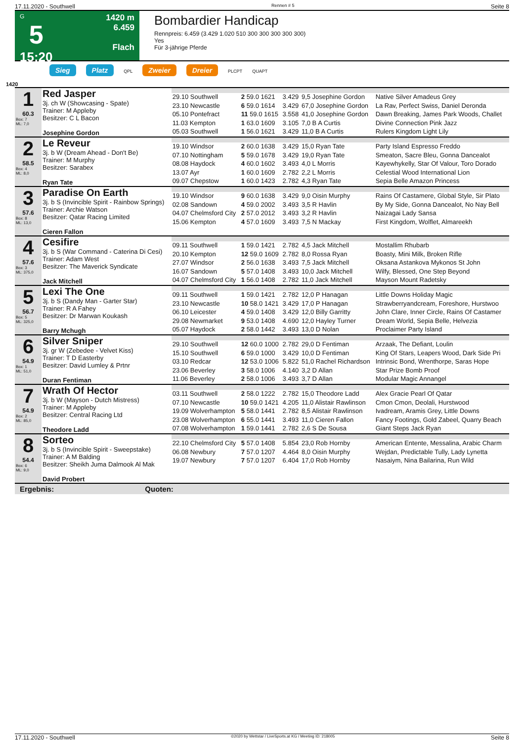17.11.2020 - Southwell Rennen # 5 Seite 8
G
5
15:20
1420 m
6.459
Flach
Bombardier Handicap
Rennpreis: 6.459 (3.429 1.020 510 300 300 300 300 300)
Yes
Für 3-jährige Pferde
Sieg Platz QPL Zweier Dreier PLCPT QUAPT
1420
| 1 60.3 Box: 7 ML: 7,0 | Red Jasper 3j. ch W (Showcasing - Spate) Trainer: M Appleby Besitzer: C L Bacon Josephine Gordon | | | | | |
| | | 29.10 Southwell | 2 59.0 1621 | 3.429 | 9,5 Josephine Gordon | Native Silver Amadeus Grey |
| | | 23.10 Newcastle | 6 59.0 1614 | 3.429 | 67,0 Josephine Gordon | La Rav, Perfect Swiss, Daniel Deronda |
| | | 05.10 Pontefract | 11 59.0 1615 | 3.558 | 41,0 Josephine Gordon | Dawn Breaking, James Park Woods, Challet |
| | | 11.03 Kempton | 1 63.0 1609 | 3.105 | 7,0 B A Curtis | Divine Connection Pink Jazz |
| | | 05.03 Southwell | 1 56.0 1621 | 3.429 | 11,0 B A Curtis | Rulers Kingdom Light Lily |
| 2 58.5 Box: 4 ML: 8,0 | Le Reveur 3j. b W (Dream Ahead - Don't Be) Trainer: M Murphy Besitzer: Sarabex Ryan Tate | | | | | |
| | | 19.10 Windsor | 2 60.0 1638 | 3.429 | 15,0 Ryan Tate | Party Island Espresso Freddo |
| | | 07.10 Nottingham | 5 59.0 1678 | 3.429 | 19,0 Ryan Tate | Smeaton, Sacre Bleu, Gonna Dancealot |
| | | 08.08 Haydock | 4 60.0 1602 | 3.493 | 4,0 L Morris | Kayewhykelly, Star Of Valour, Toro Dorado |
| | | 13.07 Ayr | 1 60.0 1609 | 2.782 | 2,2 L Morris | Celestial Wood International Lion |
| | | 09.07 Chepstow | 1 60.0 1423 | 2.782 | 4,3 Ryan Tate | Sepia Belle Amazon Princess |
| 3 57.6 Box: 8 ML: 13,0 | Paradise On Earth 3j. b S (Invincible Spirit - Rainbow Springs) Trainer: Archie Watson Besitzer: Qatar Racing Limited Cieren Fallon | | | | | |
| | | 19.10 Windsor | 9 60.0 1638 | 3.429 | 9,0 Oisin Murphy | Rains Of Castamere, Global Style, Sir Plato |
| | | 02.08 Sandown | 4 59.0 2002 | 3.493 | 3,5 R Havlin | By My Side, Gonna Dancealot, No Nay Bell |
| | | 04.07 Chelmsford City | 2 57.0 2012 | 3.493 | 3,2 R Havlin | Naizagai Lady Sansa |
| | | 15.06 Kempton | 4 57.0 1609 | 3.493 | 7,5 N Mackay | First Kingdom, Wolflet, Almareekh |
| 4 57.6 Box: 3 ML: 375,0 | Cesifire 3j. b S (War Command - Caterina Di Cesi) Trainer: Adam West Besitzer: The Maverick Syndicate Jack Mitchell | | | | | |
| | | 09.11 Southwell | 1 59.0 1421 | 2.782 | 4,5 Jack Mitchell | Mostallim Rhubarb |
| | | 20.10 Kempton | 12 59.0 1609 | 2.782 | 8,0 Rossa Ryan | Boasty, Mini Milk, Broken Rifle |
| | | 27.07 Windsor | 2 56.0 1638 | 3.493 | 7,5 Jack Mitchell | Oksana Astankova Mykonos St John |
| | | 16.07 Sandown | 5 57.0 1408 | 3.493 | 10,0 Jack Mitchell | Wilfy, Blessed, One Step Beyond |
| | | 04.07 Chelmsford City | 1 56.0 1408 | 2.782 | 11,0 Jack Mitchell | Mayson Mount Radetsky |
| 5 56.7 Box: 5 ML: 325,0 | Lexi The One 3j. b S (Dandy Man - Garter Star) Trainer: R A Fahey Besitzer: Dr Marwan Koukash Barry Mchugh | | | | | |
| | | 09.11 Southwell | 1 59.0 1421 | 2.782 | 12,0 P Hanagan | Little Downs Holiday Magic |
| | | 23.10 Newcastle | 10 58.0 1421 | 3.429 | 17,0 P Hanagan | Strawberryandcream, Foreshore, Hurstwoo |
| | | 06.10 Leicester | 4 59.0 1408 | 3.429 | 12,0 Billy Garritty | John Clare, Inner Circle, Rains Of Castamer |
| | | 29.08 Newmarket | 9 53.0 1408 | 4.690 | 12,0 Hayley Turner | Dream World, Sepia Belle, Helvezia |
| | | 05.07 Haydock | 2 58.0 1442 | 3.493 | 13,0 D Nolan | Proclaimer Party Island |
| 6 54.9 Box: 1 ML: 51,0 | Silver Sniper 3j. gr W (Zebedee - Velvet Kiss) Trainer: T D Easterby Besitzer: David Lumley & Prtnr Duran Fentiman | | | | | |
| | | 29.10 Southwell | 12 60.0 1000 | 2.782 | 29,0 D Fentiman | Arzaak, The Defiant, Loulin |
| | | 15.10 Southwell | 6 59.0 1000 | 3.429 | 10,0 D Fentiman | King Of Stars, Leapers Wood, Dark Side Pri |
| | | 03.10 Redcar | 12 53.0 1006 | 5.822 | 51,0 Rachel Richardson | Intrinsic Bond, Wrenthorpe, Saras Hope |
| | | 23.06 Beverley | 3 58.0 1006 | 4.140 | 3,2 D Allan | Star Prize Bomb Proof |
| | | 11.06 Beverley | 2 58.0 1006 | 3.493 | 3,7 D Allan | Modular Magic Annangel |
| 7 54.9 Box: 2 ML: 85,0 | Wrath Of Hector 3j. b W (Mayson - Dutch Mistress) Trainer: M Appleby Besitzer: Central Racing Ltd Theodore Ladd | | | | | |
| | | 03.11 Southwell | 2 58.0 1222 | 2.782 | 15,0 Theodore Ladd | Alex Gracie Pearl Of Qatar |
| | | 07.10 Newcastle | 10 59.0 1421 | 4.205 | 11,0 Alistair Rawlinson | Cmon Cmon, Deolali, Hurstwood |
| | | 19.09 Wolverhampton | 5 58.0 1441 | 2.782 | 8,5 Alistair Rawlinson | Ivadream, Aramis Grey, Little Downs |
| | | 23.08 Wolverhampton | 6 55.0 1441 | 3.493 | 11,0 Cieren Fallon | Fancy Footings, Gold Zabeel, Quarry Beach |
| | | 07.08 Wolverhampton | 1 59.0 1441 | 2.782 | 2,6 S De Sousa | Giant Steps Jack Ryan |
| 8 54.4 Box: 6 ML: 9,0 | Sorteo 3j. b S (Invincible Spirit - Sweepstake) Trainer: A M Balding Besitzer: Sheikh Juma Dalmook Al Mak David Probert | | | | | |
| | | 22.10 Chelmsford City | 5 57.0 1408 | 5.854 | 23,0 Rob Hornby | American Entente, Messalina, Arabic Charm |
| | | 06.08 Newbury | 7 57.0 1207 | 4.464 | 8,0 Oisin Murphy | Wejdan, Predictable Tully, Lady Lynetta |
| | | 19.07 Newbury | 7 57.0 1207 | 6.404 | 17,0 Rob Hornby | Nasaiym, Nina Bailarina, Run Wild |
Ergebnis: Quoten:
17.11.2020 - Southwell ©2020 by Wettstar / LiveSports.at KG / Meeting ID: 218005 Seite 8